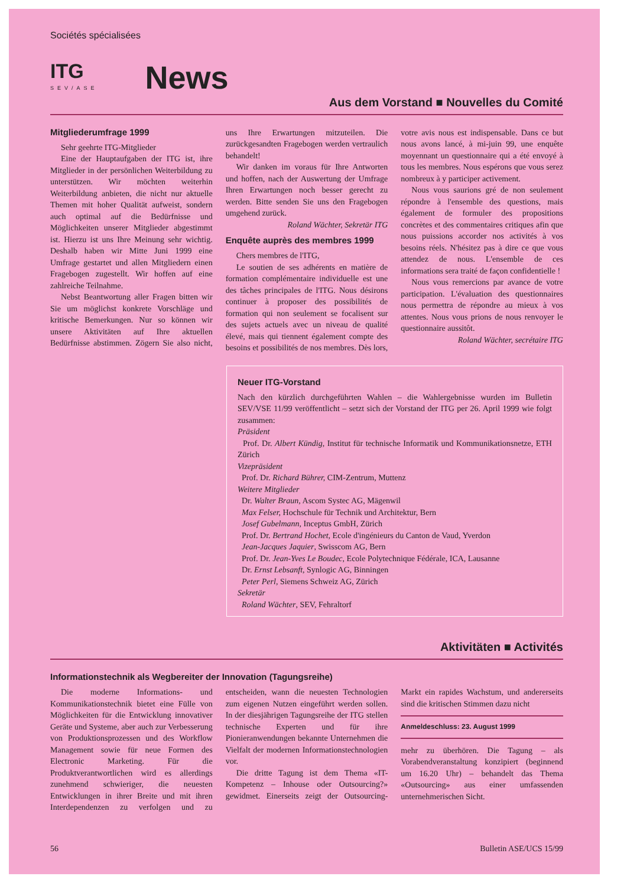Sociétés spécialisées
ITG
SEV/ASE
News
Aus dem Vorstand ■ Nouvelles du Comité
Mitgliederumfrage 1999
Sehr geehrte ITG-Mitglieder
Eine der Hauptaufgaben der ITG ist, ihre Mitglieder in der persönlichen Weiterbildung zu unterstützen. Wir möchten weiterhin Weiterbildung anbieten, die nicht nur aktuelle Themen mit hoher Qualität aufweist, sondern auch optimal auf die Bedürfnisse und Möglichkeiten unserer Mitglieder abgestimmt ist. Hierzu ist uns Ihre Meinung sehr wichtig. Deshalb haben wir Mitte Juni 1999 eine Umfrage gestartet und allen Mitgliedern einen Fragebogen zugestellt. Wir hoffen auf eine zahlreiche Teilnahme.
Nebst Beantwortung aller Fragen bitten wir Sie um möglichst konkrete Vorschläge und kritische Bemerkungen. Nur so können wir unsere Aktivitäten auf Ihre aktuellen Bedürfnisse abstimmen. Zögern Sie also nicht, uns Ihre Erwartungen mitzuteilen. Die zurückgesandten Fragebogen werden vertraulich behandelt!
Wir danken im voraus für Ihre Antworten und hoffen, nach der Auswertung der Umfrage Ihren Erwartungen noch besser gerecht zu werden. Bitte senden Sie uns den Fragebogen umgehend zurück.
Roland Wächter, Sekretär ITG
Enquête auprès des membres 1999
Chers membres de l'ITG,
Le soutien de ses adhérents en matière de formation complémentaire individuelle est une des tâches principales de l'ITG. Nous désirons continuer à proposer des possibilités de formation qui non seulement se focalisent sur des sujets actuels avec un niveau de qualité élevé, mais qui tiennent également compte des besoins et possibilités de nos membres. Dès lors, votre avis nous est indispensable. Dans ce but nous avons lancé, à mi-juin 99, une enquête moyennant un questionnaire qui a été envoyé à tous les membres. Nous espérons que vous serez nombreux à y participer activement.
Nous vous saurions gré de non seulement répondre à l'ensemble des questions, mais également de formuler des propositions concrètes et des commentaires critiques afin que nous puissions accorder nos activités à vos besoins réels. N'hésitez pas à dire ce que vous attendez de nous. L'ensemble de ces informations sera traité de façon confidentielle !
Nous vous remercions par avance de votre participation. L'évaluation des questionnaires nous permettra de répondre au mieux à vos attentes. Nous vous prions de nous renvoyer le questionnaire aussitôt.
Roland Wächter, secrétaire ITG
Neuer ITG-Vorstand
Nach den kürzlich durchgeführten Wahlen – die Wahlergebnisse wurden im Bulletin SEV/VSE 11/99 veröffentlicht – setzt sich der Vorstand der ITG per 26. April 1999 wie folgt zusammen:
Präsident
Prof. Dr. Albert Kündig, Institut für technische Informatik und Kommunikationsnetze, ETH Zürich
Vizepräsident
Prof. Dr. Richard Bührer, CIM-Zentrum, Muttenz
Weitere Mitglieder
Dr. Walter Braun, Ascom Systec AG, Mägenwil
Max Felser, Hochschule für Technik und Architektur, Bern
Josef Gubelmann, Inceptus GmbH, Zürich
Prof. Dr. Bertrand Hochet, Ecole d'ingénieurs du Canton de Vaud, Yverdon
Jean-Jacques Jaquier, Swisscom AG, Bern
Prof. Dr. Jean-Yves Le Boudec, Ecole Polytechnique Fédérale, ICA, Lausanne
Dr. Ernst Lebsanft, Synlogic AG, Binningen
Peter Perl, Siemens Schweiz AG, Zürich
Sekretär
Roland Wächter, SEV, Fehraltorf
Aktivitäten ■ Activités
Informationstechnik als Wegbereiter der Innovation (Tagungsreihe)
Die moderne Informations- und Kommunikationstechnik bietet eine Fülle von Möglichkeiten für die Entwicklung innovativer Geräte und Systeme, aber auch zur Verbesserung von Produktionsprozessen und des Workflow Management sowie für neue Formen des Electronic Marketing. Für die Produktverantwortlichen wird es allerdings zunehmend schwieriger, die neuesten Entwicklungen in ihrer Breite und mit ihren Interdependenzen zu verfolgen und zu entscheiden, wann die neuesten Technologien zum eigenen Nutzen eingeführt werden sollen. In der diesjährigen Tagungsreihe der ITG stellen technische Experten und für ihre Pionieranwendungen bekannte Unternehmen die Vielfalt der modernen Informationstechnologien vor.
Die dritte Tagung ist dem Thema «IT-Kompetenz – Inhouse oder Outsourcing?» gewidmet. Einerseits zeigt der Outsourcing-Markt ein rapides Wachstum, und andererseits sind die kritischen Stimmen dazu nicht
Anmeldeschluss: 23. August 1999
mehr zu überhören. Die Tagung – als Vorabendveranstaltung konzipiert (beginnend um 16.20 Uhr) – behandelt das Thema «Outsourcing» aus einer umfassenden unternehmerischen Sicht.
56 Bulletin ASE/UCS 15/99